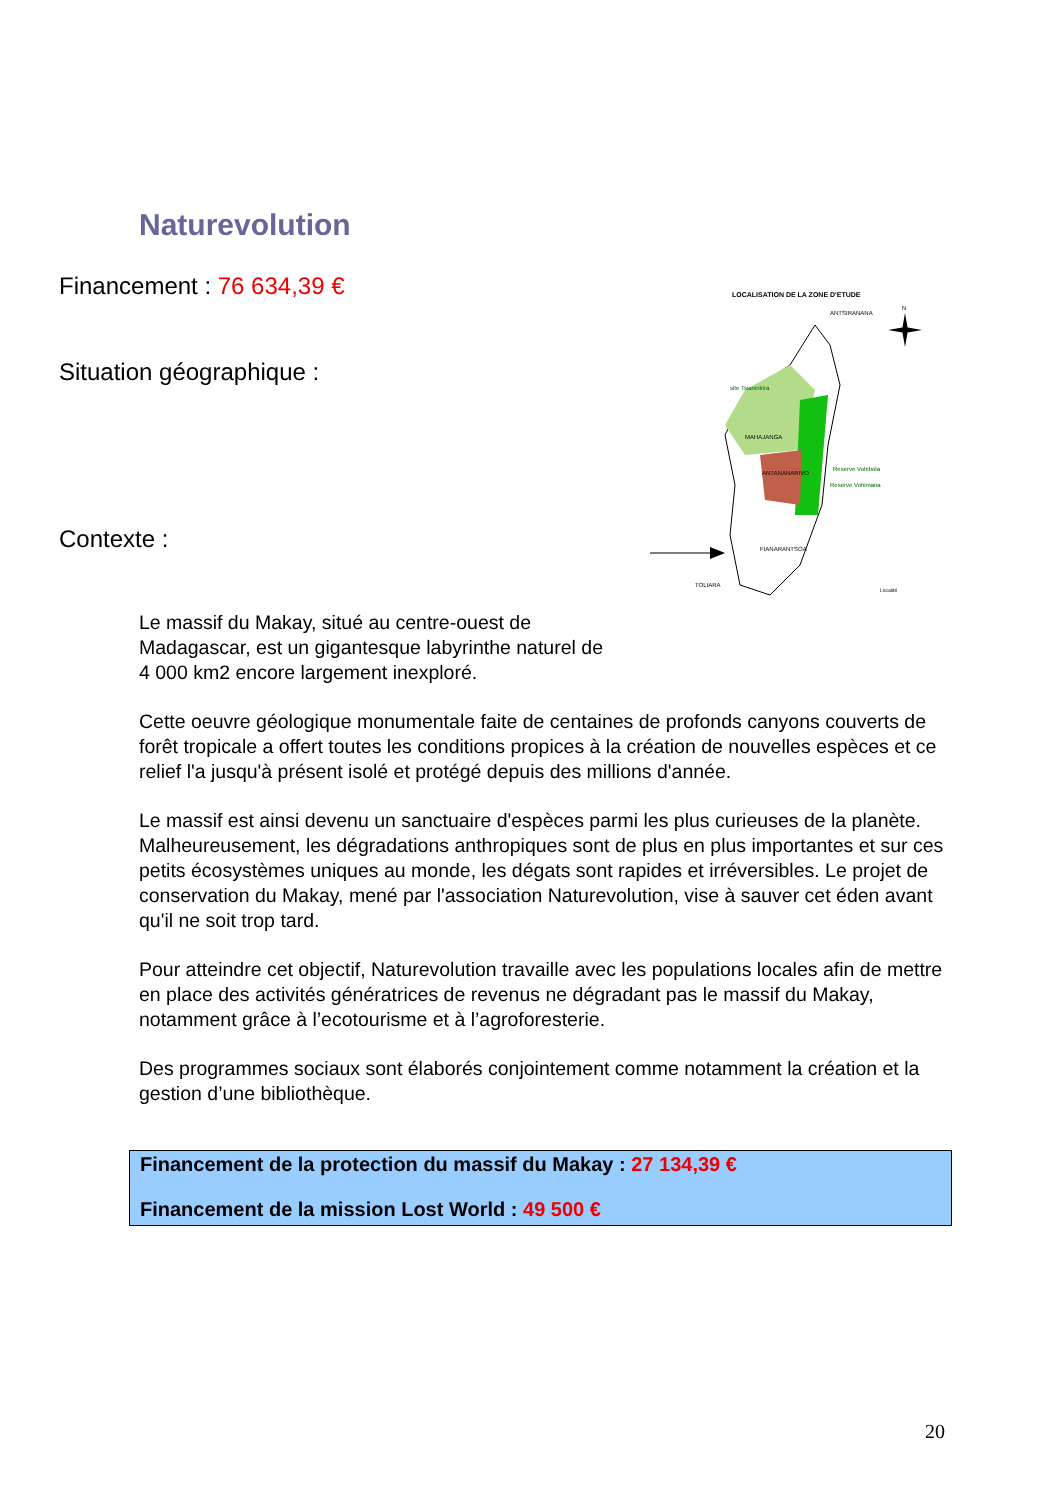Naturevolution
Financement : 76 634,39 €
Situation géographique :
Contexte :
LOCALISATION DE LA ZONE D'ETUDE
N
site Tsianinkira
MAHAJANGA
ANTANANARIVO
Reserve Vohibola
Reserve Vohimana
ANTSIRANANA
FIANARANTSOA
TOLIARA
Localité
Le massif du Makay, situé au centre-ouest de
Madagascar, est un gigantesque labyrinthe naturel de
4 000 km2 encore largement inexploré.
Cette oeuvre géologique monumentale faite de centaines de profonds canyons couverts de forêt tropicale a offert toutes les conditions propices à la création de nouvelles espèces et ce relief l'a jusqu'à présent isolé et protégé depuis des millions d'année.
Le massif est ainsi devenu un sanctuaire d'espèces parmi les plus curieuses de la planète. Malheureusement, les dégradations anthropiques sont de plus en plus importantes et sur ces petits écosystèmes uniques au monde, les dégats sont rapides et irréversibles. Le projet de conservation du Makay, mené par l'association Naturevolution, vise à sauver cet éden avant qu'il ne soit trop tard.
Pour atteindre cet objectif, Naturevolution travaille avec les populations locales afin de mettre en place des activités génératrices de revenus ne dégradant pas le massif du Makay, notamment grâce à l’ecotourisme et à l’agroforesterie.
Des programmes sociaux sont élaborés conjointement comme notamment la création et la gestion d’une bibliothèque.
Financement de la protection du massif du Makay : 27 134,39 €
Financement de la mission Lost World : 49 500 €
20